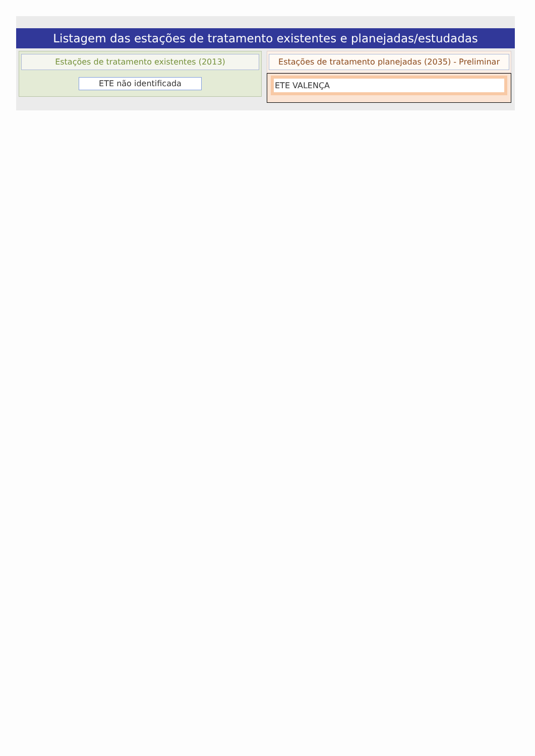Listagem das estações de tratamento existentes e planejadas/estudadas
Estações de tratamento existentes (2013)
ETE não identificada
Estações de tratamento planejadas (2035) - Preliminar
ETE VALENÇA